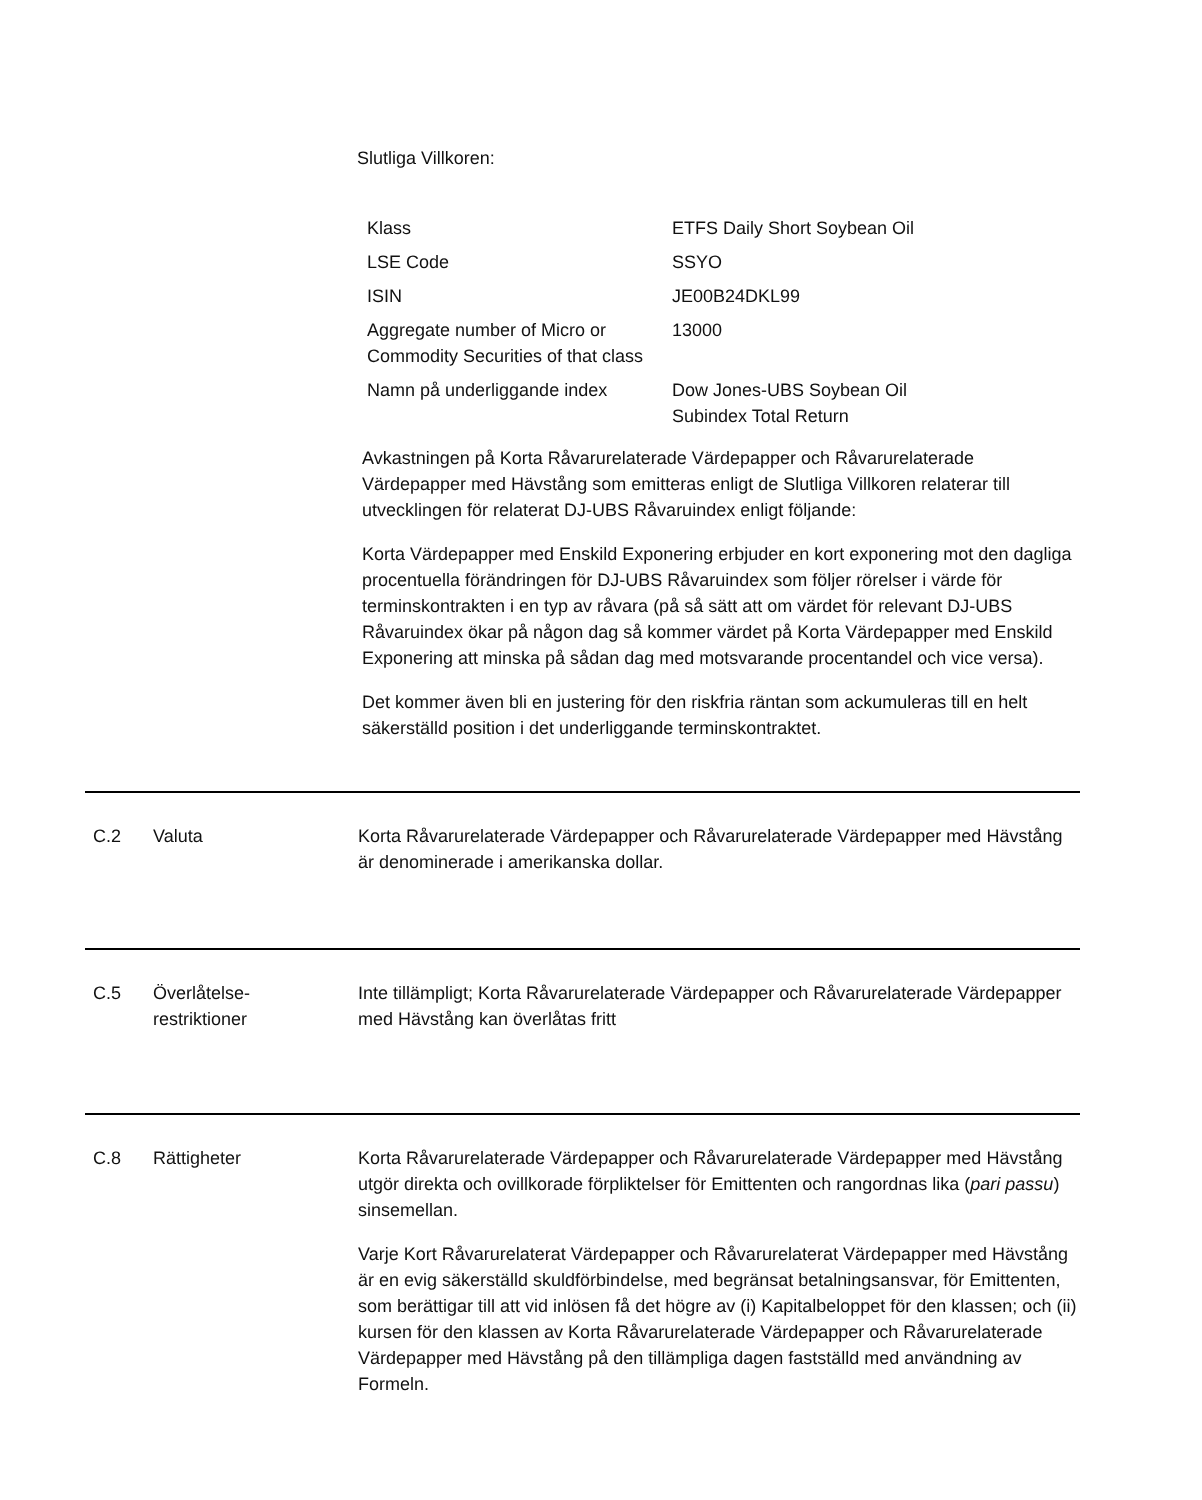Slutliga Villkoren:
| Klass | ETFS Daily Short Soybean Oil |
| LSE Code | SSYO |
| ISIN | JE00B24DKL99 |
| Aggregate number of Micro or Commodity Securities of that class | 13000 |
| Namn på underliggande index | Dow Jones-UBS Soybean Oil Subindex Total Return |
Avkastningen på Korta Råvarurelaterade Värdepapper och Råvarurelaterade Värdepapper med Hävstång som emitteras enligt de Slutliga Villkoren relaterar till utvecklingen för relaterat DJ-UBS Råvaruindex enligt följande:
Korta Värdepapper med Enskild Exponering erbjuder en kort exponering mot den dagliga procentuella förändringen för DJ-UBS Råvaruindex som följer rörelser i värde för terminskontrakten i en typ av råvara (på så sätt att om värdet för relevant DJ-UBS Råvaruindex ökar på någon dag så kommer värdet på Korta Värdepapper med Enskild Exponering att minska på sådan dag med motsvarande procentandel och vice versa).
Det kommer även bli en justering för den riskfria räntan som ackumuleras till en helt säkerställd position i det underliggande terminskontraktet.
C.2 Valuta Korta Råvarurelaterade Värdepapper och Råvarurelaterade Värdepapper med Hävstång är denominerade i amerikanska dollar.
C.5 Överlåtelse-
restriktioner
Inte tillämpligt; Korta Råvarurelaterade Värdepapper och Råvarurelaterade Värdepapper med Hävstång kan överlåtas fritt
C.8 Rättigheter Korta Råvarurelaterade Värdepapper och Råvarurelaterade Värdepapper med Hävstång utgör direkta och ovillkorade förpliktelser för Emittenten och rangordnas lika (pari passu) sinsemellan.
Varje Kort Råvarurelaterat Värdepapper och Råvarurelaterat Värdepapper med Hävstång är en evig säkerställd skuldförbindelse, med begränsat betalningsansvar, för Emittenten, som berättigar till att vid inlösen få det högre av (i) Kapitalbeloppet för den klassen; och (ii) kursen för den klassen av Korta Råvarurelaterade Värdepapper och Råvarurelaterade Värdepapper med Hävstång på den tillämpliga dagen fastställd med användning av Formeln.